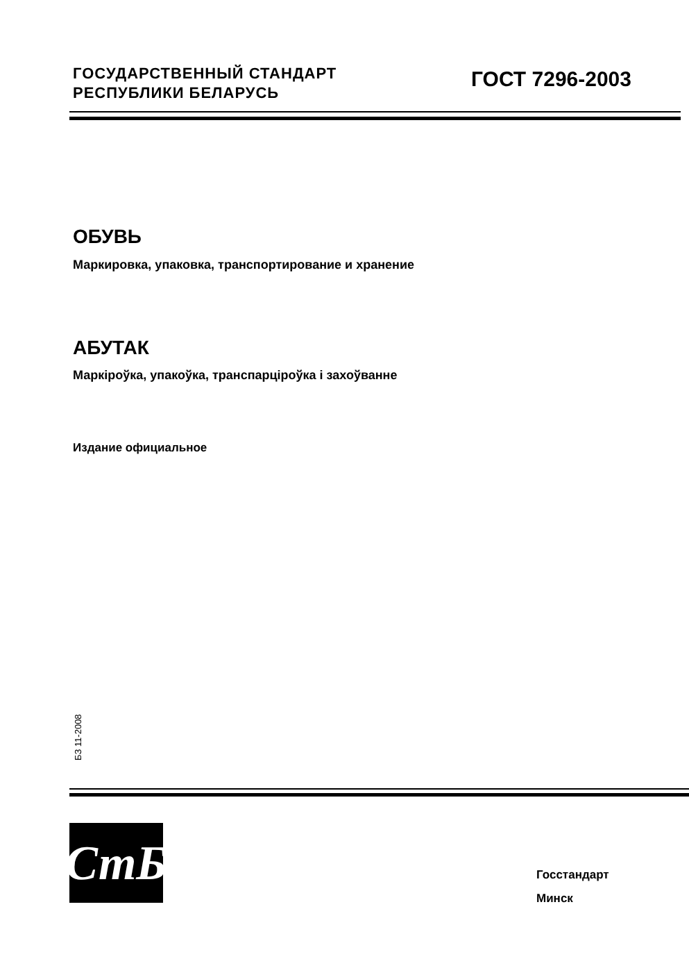ГОСУДАРСТВЕННЫЙ СТАНДАРТ
РЕСПУБЛИКИ БЕЛАРУСЬ
ГОСТ 7296-2003
ОБУВЬ
Маркировка, упаковка, транспортирование и хранение
АБУТАК
Маркіроўка, упакоўка, транспарціроўка і захоўванне
Издание официальное
БЗ 11-2008
СтБ
Госстандарт
Минск